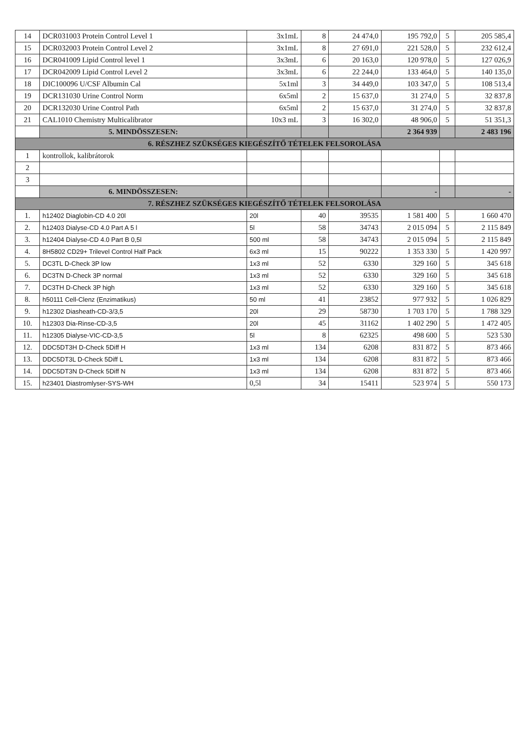| 14 | DCR031003 Protein Control Level 1 | 3x1mL | 8 | 24 474,0 | 195 792,0 | 5 | 205 585,4 |
| 15 | DCR032003 Protein Control Level 2 | 3x1mL | 8 | 27 691,0 | 221 528,0 | 5 | 232 612,4 |
| 16 | DCR041009 Lipid Control level 1 | 3x3mL | 6 | 20 163,0 | 120 978,0 | 5 | 127 026,9 |
| 17 | DCR042009 Lipid Control Level 2 | 3x3mL | 6 | 22 244,0 | 133 464,0 | 5 | 140 135,0 |
| 18 | DIC100096 U/CSF Albumin Cal | 5x1ml | 3 | 34 449,0 | 103 347,0 | 5 | 108 513,4 |
| 19 | DCR131030 Urine Control Norm | 6x5ml | 2 | 15 637,0 | 31 274,0 | 5 | 32 837,8 |
| 20 | DCR132030 Urine Control Path | 6x5ml | 2 | 15 637,0 | 31 274,0 | 5 | 32 837,8 |
| 21 | CAL1010 Chemistry Multicalibrator | 10x3 mL | 3 | 16 302,0 | 48 906,0 | 5 | 51 351,3 |
| | 5. MINDÖSSZESEN: | | | | 2 364 939 | | 2 483 196 |
| 6. RÉSZHEZ SZÜKSÉGES KIEGÉSZÍTŐ TÉTELEK FELSOROLÁSA | | | | | | | |
| 1 | kontrollok, kalibrátorok | | | | | | |
| 2 | | | | | | | |
| 3 | | | | | | | |
| | 6. MINDÖSSZESEN: | | | | - | | - |
| 7. RÉSZHEZ SZÜKSÉGES KIEGÉSZÍTŐ TÉTELEK FELSOROLÁSA | | | | | | | |
| 1. | h12402 Diaglobin-CD 4.0 20l | 20l | 40 | 39535 | 1 581 400 | 5 | 1 660 470 |
| 2. | h12403 Dialyse-CD 4.0 Part A 5 l | 5l | 58 | 34743 | 2 015 094 | 5 | 2 115 849 |
| 3. | h12404 Dialyse-CD 4.0 Part B 0,5l | 500 ml | 58 | 34743 | 2 015 094 | 5 | 2 115 849 |
| 4. | 8H5802 CD29+ Trilevel Control Half Pack | 6x3 ml | 15 | 90222 | 1 353 330 | 5 | 1 420 997 |
| 5. | DC3TL D-Check 3P low | 1x3 ml | 52 | 6330 | 329 160 | 5 | 345 618 |
| 6. | DC3TN D-Check 3P normal | 1x3 ml | 52 | 6330 | 329 160 | 5 | 345 618 |
| 7. | DC3TH D-Check 3P high | 1x3 ml | 52 | 6330 | 329 160 | 5 | 345 618 |
| 8. | h50111 Cell-Clenz (Enzimatikus) | 50 ml | 41 | 23852 | 977 932 | 5 | 1 026 829 |
| 9. | h12302 Diasheath-CD-3/3,5 | 20l | 29 | 58730 | 1 703 170 | 5 | 1 788 329 |
| 10. | h12303 Dia-Rinse-CD-3,5 | 20l | 45 | 31162 | 1 402 290 | 5 | 1 472 405 |
| 11. | h12305 Dialyse-VIC-CD-3,5 | 5l | 8 | 62325 | 498 600 | 5 | 523 530 |
| 12. | DDC5DT3H D-Check 5Diff H | 1x3 ml | 134 | 6208 | 831 872 | 5 | 873 466 |
| 13. | DDC5DT3L D-Check 5Diff L | 1x3 ml | 134 | 6208 | 831 872 | 5 | 873 466 |
| 14. | DDC5DT3N D-Check 5Diff N | 1x3 ml | 134 | 6208 | 831 872 | 5 | 873 466 |
| 15. | h23401 Diastromlyser-SYS-WH | 0,5l | 34 | 15411 | 523 974 | 5 | 550 173 |